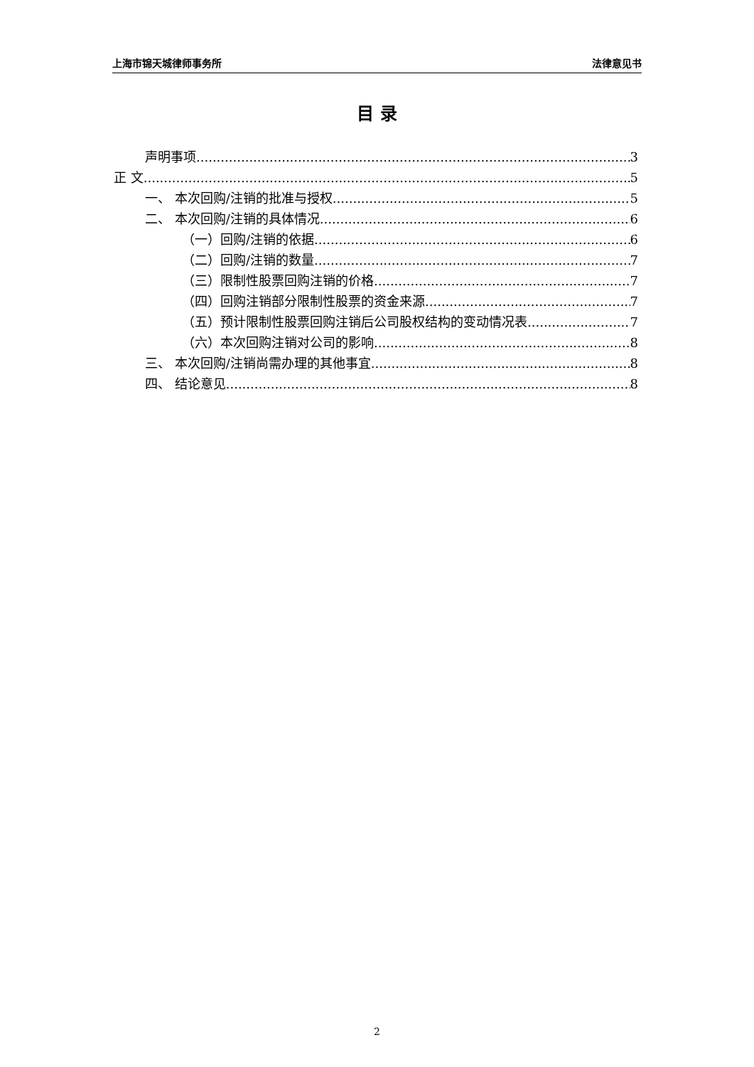上海市锦天城律师事务所 法律意见书
目 录
声明事项 3
正 文 5
一、 本次回购/注销的批准与授权 5
二、 本次回购/注销的具体情况 6
（一）回购/注销的依据 6
（二）回购/注销的数量 7
（三）限制性股票回购注销的价格 7
（四）回购注销部分限制性股票的资金来源 7
（五）预计限制性股票回购注销后公司股权结构的变动情况表 7
（六）本次回购注销对公司的影响 8
三、 本次回购/注销尚需办理的其他事宜 8
四、 结论意见 8
2